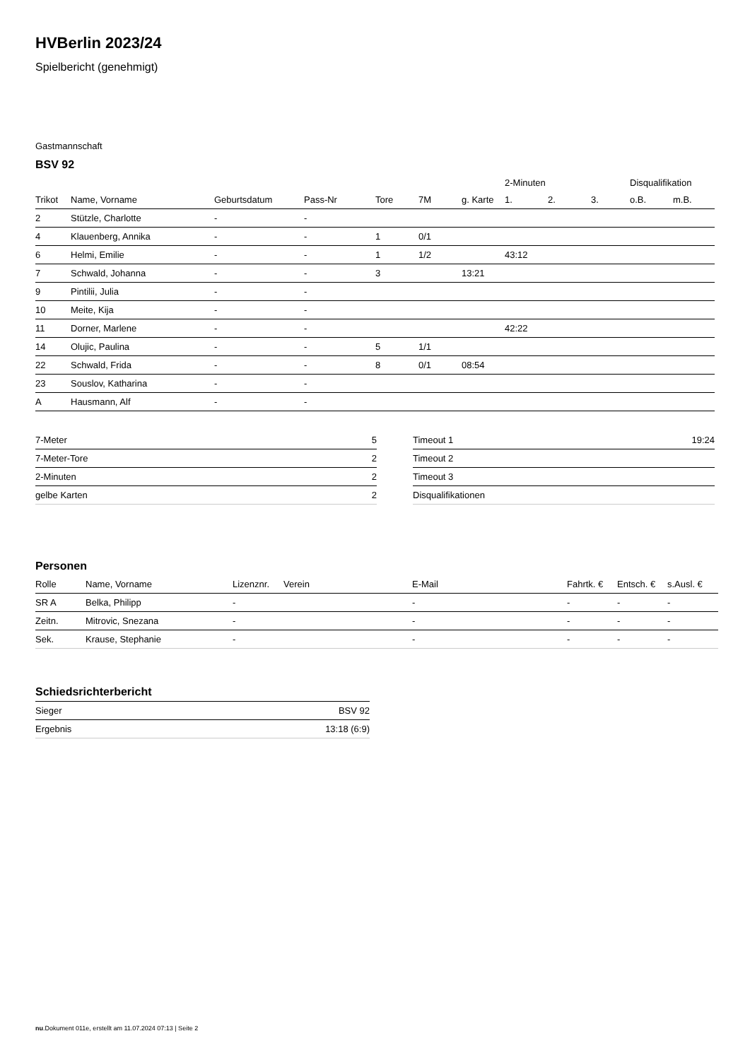HVBerlin 2023/24
Spielbericht (genehmigt)
Gastmannschaft
BSV 92
| | | | | | | | 2-Minuten | | | Disqualifikation | |
| --- | --- | --- | --- | --- | --- | --- | --- | --- | --- | --- | --- |
| Trikot | Name, Vorname | Geburtsdatum | Pass-Nr | Tore | 7M | g. Karte | 1. | 2. | 3. | o.B. | m.B. |
| 2 | Stützle, Charlotte | - | - | | | | | | | | |
| 4 | Klauenberg, Annika | - | - | 1 | 0/1 | | | | | | |
| 6 | Helmi, Emilie | - | - | 1 | 1/2 | | 43:12 | | | | |
| 7 | Schwald, Johanna | - | - | 3 | | 13:21 | | | | | |
| 9 | Pintilii, Julia | - | - | | | | | | | | |
| 10 | Meite, Kija | - | - | | | | | | | | |
| 11 | Dorner, Marlene | - | - | | | | 42:22 | | | | |
| 14 | Olujic, Paulina | - | - | 5 | 1/1 | | | | | | |
| 22 | Schwald, Frida | - | - | 8 | 0/1 | 08:54 | | | | | |
| 23 | Souslov, Katharina | - | - | | | | | | | | |
| A | Hausmann, Alf | - | - | | | | | | | | |
| 7-Meter | 5 |
| 7-Meter-Tore | 2 |
| 2-Minuten | 2 |
| gelbe Karten | 2 |
| Timeout 1 | 19:24 |
| Timeout 2 | |
| Timeout 3 | |
| Disqualifikationen | |
Personen
| Rolle | Name, Vorname | Lizenznr. | Verein | E-Mail | Fahrtk. € | Entsch. € | s.Ausl. € |
| --- | --- | --- | --- | --- | --- | --- | --- |
| SR A | Belka, Philipp | - | | - | - | - | - |
| Zeitn. | Mitrovic, Snezana | - | | - | - | - | - |
| Sek. | Krause, Stephanie | - | | - | - | - | - |
Schiedsrichterbericht
| Sieger | BSV 92 |
| Ergebnis | 13:18 (6:9) |
nu.Dokument 011e, erstellt am 11.07.2024 07:13 | Seite 2